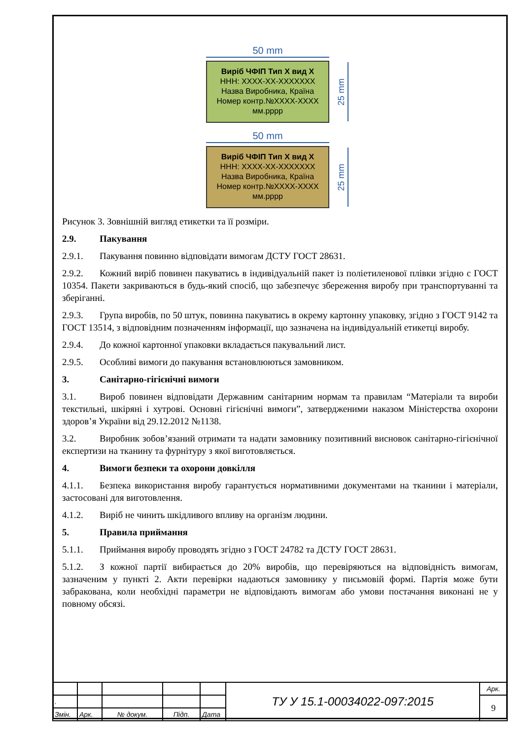50 mm
Виріб ЧФІП Тип Х вид Х
ННН: ХХХХ-ХХ-ХХХХХХХ
Назва Виробника, Країна
Номер контр.№ХХХХ-ХХХХ
мм.рррр
25 mm
50 mm
Виріб ЧФІП Тип Х вид Х
ННН: ХХХХ-ХХ-ХХХХХХХ
Назва Виробника, Країна
Номер контр.№ХХХХ-ХХХХ
мм.рррр
25 mm
Рисунок 3. Зовнішній вигляд етикетки та її розміри.
2.9. Пакування
2.9.1. Пакування повинно відповідати вимогам ДСТУ ГОСТ 28631.
2.9.2. Кожний виріб повинен пакуватись в індивідуальній пакет із поліетиленової плівки згідно с ГОСТ 10354. Пакети закриваються в будь-який спосіб, що забезпечує збереження виробу при транспортуванні та зберіганні.
2.9.3. Група виробів, по 50 штук, повинна пакуватись в окрему картонну упаковку, згідно з ГОСТ 9142 та ГОСТ 13514, з відповідним позначенням інформації, що зазначена на індивідуальній етикетці виробу.
2.9.4. До кожної картонної упаковки вкладається пакувальний лист.
2.9.5. Особливі вимоги до пакування встановлюються замовником.
3. Санітарно-гігієнічні вимоги
3.1. Вироб повинен відповідати Державним санітарним нормам та правилам “Матеріали та вироби текстильні, шкіряні і хутрові. Основні гігієнічні вимоги”, затвердженими наказом Міністерства охорони здоров’я України від 29.12.2012 №1138.
3.2. Виробник зобов’язаний отримати та надати замовнику позитивний висновок санітарно-гігієнічної експертизи на тканину та фурнітуру з якої виготовляється.
4. Вимоги безпеки та охорони довкілля
4.1.1. Безпека використання виробу гарантується нормативними документами на тканини і матеріали, застосовані для виготовлення.
4.1.2. Виріб не чинить шкідливого впливу на організм людини.
5. Правила приймання
5.1.1. Приймання виробу проводять згідно з ГОСТ 24782 та ДСТУ ГОСТ 28631.
5.1.2. З кожної партії вибирається до 20% виробів, що перевіряються на відповідність вимогам, зазначеним у пункті 2. Акти перевірки надаються замовнику у письмовій формі. Партія може бути забракована, коли необхідні параметри не відповідають вимогам або умови постачання виконані не у повному обсязі.
| | | | | | ТУ У 15.1-00034022-097:2015 | Арк. |
| . | | | | | | 9 |
| Змін. | Арк. | № докум. | Підп. | Дата | | |